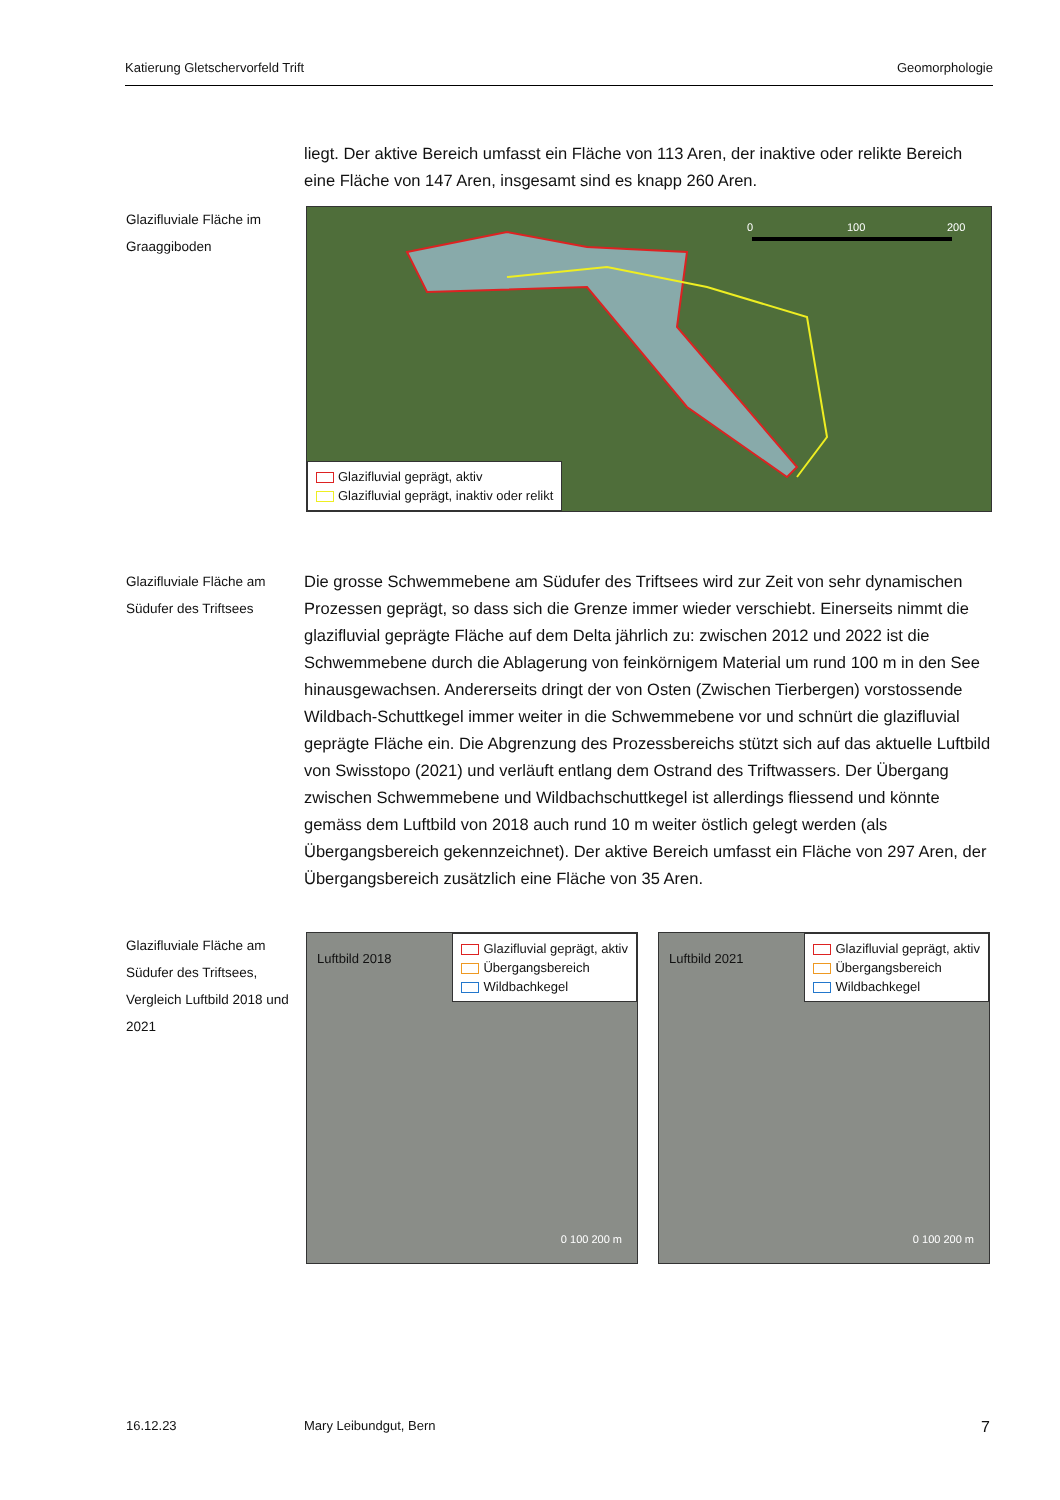Katierung Gletschervorfeld Trift Geomorphologie
liegt. Der aktive Bereich umfasst ein Fläche von 113 Aren, der inaktive oder relikte Bereich eine Fläche von 147 Aren, insgesamt sind es knapp 260 Aren.
Glazifluviale Fläche im Graaggiboden
0
100
200
Glazifluvial geprägt, aktiv
Glazifluvial geprägt, inaktiv oder relikt
Glazifluviale Fläche am Südufer des Triftsees
Die grosse Schwemmebene am Südufer des Triftsees wird zur Zeit von sehr dynamischen Prozessen geprägt, so dass sich die Grenze immer wieder verschiebt. Einerseits nimmt die glazifluvial geprägte Fläche auf dem Delta jährlich zu: zwischen 2012 und 2022 ist die Schwemmebene durch die Ablagerung von feinkörnigem Material um rund 100 m in den See hinausgewachsen. Andererseits dringt der von Osten (Zwischen Tierbergen) vorstossende Wildbach-Schuttkegel immer weiter in die Schwemmebene vor und schnürt die glazifluvial geprägte Fläche ein. Die Abgrenzung des Prozessbereichs stützt sich auf das aktuelle Luftbild von Swisstopo (2021) und verläuft entlang dem Ostrand des Triftwassers. Der Übergang zwischen Schwemmebene und Wildbachschuttkegel ist allerdings fliessend und könnte gemäss dem Luftbild von 2018 auch rund 10 m weiter östlich gelegt werden (als Übergangsbereich gekennzeichnet). Der aktive Bereich umfasst ein Fläche von 297 Aren, der Übergangsbereich zusätzlich eine Fläche von 35 Aren.
Glazifluviale Fläche am Südufer des Triftsees, Vergleich Luftbild 2018 und 2021
Luftbild 2018
Glazifluvial geprägt, aktiv
Übergangsbereich
Wildbachkegel
0 100 200 m
Luftbild 2021
Glazifluvial geprägt, aktiv
Übergangsbereich
Wildbachkegel
0 100 200 m
16.12.23 Mary Leibundgut, Bern 7